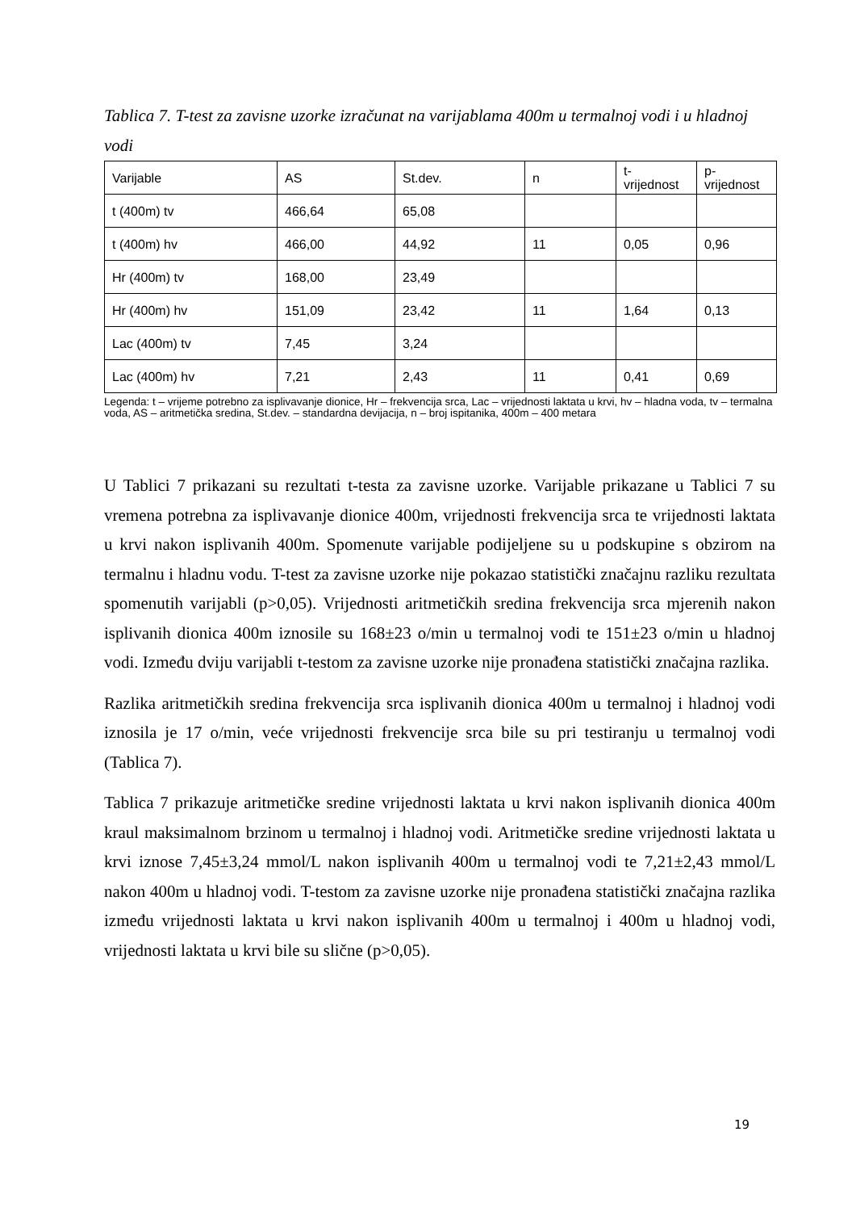Tablica 7. T-test za zavisne uzorke izračunat na varijablama 400m u termalnoj vodi i u hladnoj vodi
| Varijable | AS | St.dev. | n | t- vrijednost | p- vrijednost |
| t (400m) tv | 466,64 | 65,08 | | | |
| t (400m) hv | 466,00 | 44,92 | 11 | 0,05 | 0,96 |
| Hr (400m) tv | 168,00 | 23,49 | | | |
| Hr (400m) hv | 151,09 | 23,42 | 11 | 1,64 | 0,13 |
| Lac (400m) tv | 7,45 | 3,24 | | | |
| Lac (400m) hv | 7,21 | 2,43 | 11 | 0,41 | 0,69 |
Legenda: t – vrijeme potrebno za isplivavanje dionice, Hr – frekvencija srca, Lac – vrijednosti laktata u krvi, hv – hladna voda, tv – termalna voda, AS – aritmetička sredina, St.dev. – standardna devijacija, n – broj ispitanika, 400m – 400 metara
U Tablici 7 prikazani su rezultati t-testa za zavisne uzorke. Varijable prikazane u Tablici 7 su vremena potrebna za isplivavanje dionice 400m, vrijednosti frekvencija srca te vrijednosti laktata u krvi nakon isplivanih 400m. Spomenute varijable podijeljene su u podskupine s obzirom na termalnu i hladnu vodu. T-test za zavisne uzorke nije pokazao statistički značajnu razliku rezultata spomenutih varijabli (p>0,05). Vrijednosti aritmetičkih sredina frekvencija srca mjerenih nakon isplivanih dionica 400m iznosile su 168±23 o/min u termalnoj vodi te 151±23 o/min u hladnoj vodi. Između dviju varijabli t-testom za zavisne uzorke nije pronađena statistički značajna razlika.
Razlika aritmetičkih sredina frekvencija srca isplivanih dionica 400m u termalnoj i hladnoj vodi iznosila je 17 o/min, veće vrijednosti frekvencije srca bile su pri testiranju u termalnoj vodi (Tablica 7).
Tablica 7 prikazuje aritmetičke sredine vrijednosti laktata u krvi nakon isplivanih dionica 400m kraul maksimalnom brzinom u termalnoj i hladnoj vodi. Aritmetičke sredine vrijednosti laktata u krvi iznose 7,45±3,24 mmol/L nakon isplivanih 400m u termalnoj vodi te 7,21±2,43 mmol/L nakon 400m u hladnoj vodi. T-testom za zavisne uzorke nije pronađena statistički značajna razlika između vrijednosti laktata u krvi nakon isplivanih 400m u termalnoj i 400m u hladnoj vodi, vrijednosti laktata u krvi bile su slične (p>0,05).
19